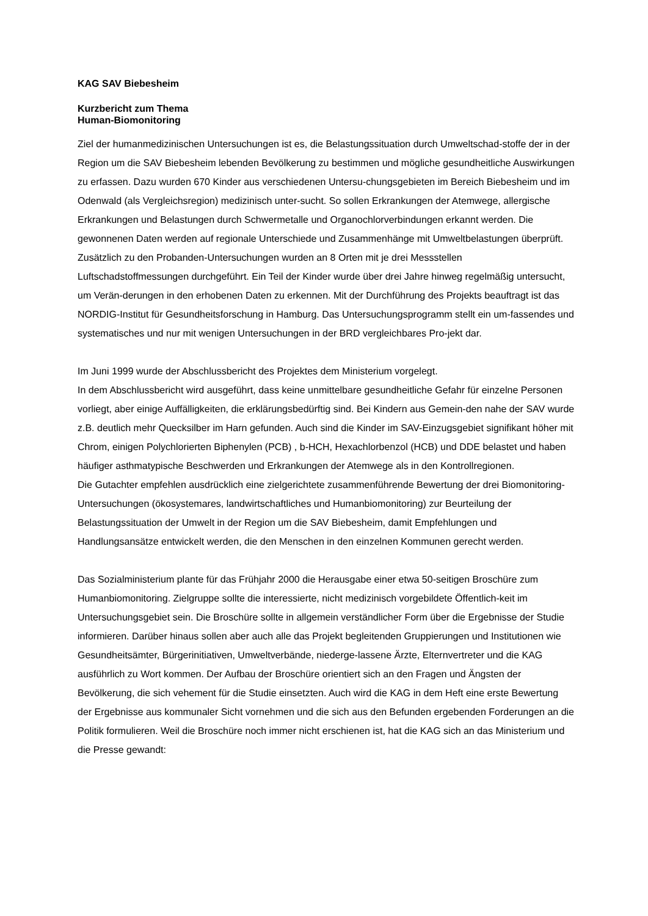KAG SAV Biebesheim
Kurzbericht zum Thema
Human-Biomonitoring
Ziel der humanmedizinischen Untersuchungen ist es, die Belastungssituation durch Umweltschad-stoffe der in der Region um die SAV Biebesheim lebenden Bevölkerung zu bestimmen und mögliche gesundheitliche Auswirkungen zu erfassen. Dazu wurden 670 Kinder aus verschiedenen Untersu-chungsgebieten im Bereich Biebesheim und im Odenwald (als Vergleichsregion) medizinisch unter-sucht. So sollen Erkrankungen der Atemwege, allergische Erkrankungen und Belastungen durch Schwermetalle und Organochlorverbindungen erkannt werden. Die gewonnenen Daten werden auf regionale Unterschiede und Zusammenhänge mit Umweltbelastungen überprüft. Zusätzlich zu den Probanden-Untersuchungen wurden an 8 Orten mit je drei Messstellen Luftschadstoffmessungen durchgeführt. Ein Teil der Kinder wurde über drei Jahre hinweg regelmäßig untersucht, um Verän-derungen in den erhobenen Daten zu erkennen. Mit der Durchführung des Projekts beauftragt ist das NORDIG-Institut für Gesundheitsforschung in Hamburg. Das Untersuchungsprogramm stellt ein um-fassendes und systematisches und nur mit wenigen Untersuchungen in der BRD vergleichbares Pro-jekt dar.
Im Juni 1999 wurde der Abschlussbericht des Projektes dem Ministerium vorgelegt.
In dem Abschlussbericht wird ausgeführt, dass keine unmittelbare gesundheitliche Gefahr für einzelne Personen vorliegt, aber einige Auffälligkeiten, die erklärungsbedürftig sind. Bei Kindern aus Gemein-den nahe der SAV wurde z.B. deutlich mehr Quecksilber im Harn gefunden. Auch sind die Kinder im SAV-Einzugsgebiet signifikant höher mit Chrom, einigen Polychlorierten Biphenylen (PCB) , b-HCH, Hexachlorbenzol (HCB) und DDE belastet und haben häufiger asthmatypische Beschwerden und Erkrankungen der Atemwege als in den Kontrollregionen.
Die Gutachter empfehlen ausdrücklich eine zielgerichtete zusammenführende Bewertung der drei Biomonitoring-Untersuchungen (ökosystemares, landwirtschaftliches und Humanbiomonitoring) zur Beurteilung der Belastungssituation der Umwelt in der Region um die SAV Biebesheim, damit Empfehlungen und Handlungsansätze entwickelt werden, die den Menschen in den einzelnen Kommunen gerecht werden.
Das Sozialministerium plante für das Frühjahr 2000 die Herausgabe einer etwa 50-seitigen Broschüre zum Humanbiomonitoring. Zielgruppe sollte die interessierte, nicht medizinisch vorgebildete Öffentlich-keit im Untersuchungsgebiet sein. Die Broschüre sollte in allgemein verständlicher Form über die Ergebnisse der Studie informieren. Darüber hinaus sollen aber auch alle das Projekt begleitenden Gruppierungen und Institutionen wie Gesundheitsämter, Bürgerinitiativen, Umweltverbände, niederge-lassene Ärzte, Elternvertreter und die KAG ausführlich zu Wort kommen. Der Aufbau der Broschüre orientiert sich an den Fragen und Ängsten der Bevölkerung, die sich vehement für die Studie einsetzten. Auch wird die KAG in dem Heft eine erste Bewertung der Ergebnisse aus kommunaler Sicht vornehmen und die sich aus den Befunden ergebenden Forderungen an die Politik formulieren. Weil die Broschüre noch immer nicht erschienen ist, hat die KAG sich an das Ministerium und die Presse gewandt: